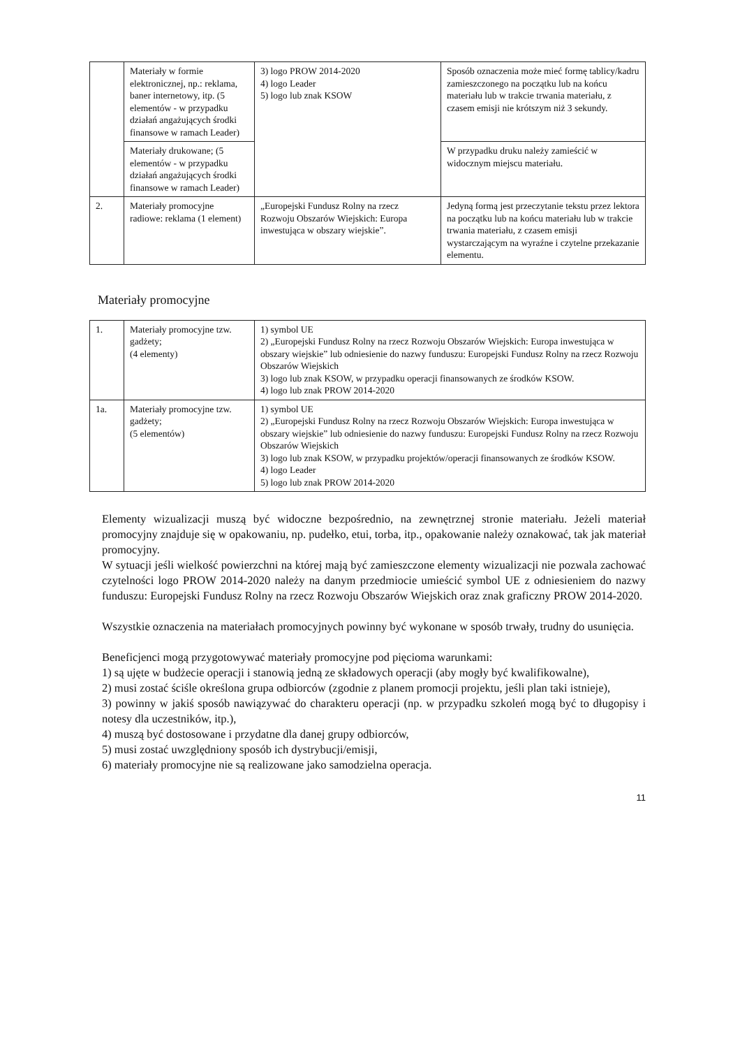| | Materiały w formie elektronicznej, np.: reklama, baner internetowy, itp. (5 elementów - w przypadku działań angażujących środki finansowe w ramach Leader) | 3) logo PROW 2014-2020 4) logo Leader 5) logo lub znak KSOW | Sposób oznaczenia może mieć formę tablicy/kadru zamieszczonego na początku lub na końcu materiału lub w trakcie trwania materiału, z czasem emisji nie krótszym niż 3 sekundy. |
| | Materiały drukowane; (5 elementów - w przypadku działań angażujących środki finansowe w ramach Leader) | | W przypadku druku należy zamieścić w widocznym miejscu materiału. |
| 2. | Materiały promocyjne radiowe: reklama (1 element) | „Europejski Fundusz Rolny na rzecz Rozwoju Obszarów Wiejskich: Europa inwestująca w obszary wiejskie”. | Jedyną formą jest przeczytanie tekstu przez lektora na początku lub na końcu materiału lub w trakcie trwania materiału, z czasem emisji wystarczającym na wyraźne i czytelne przekazanie elementu. |
Materiały promocyjne
| 1. | Materiały promocyjne tzw. gadżety; (4 elementy) | 1) symbol UE 2) „Europejski Fundusz Rolny na rzecz Rozwoju Obszarów Wiejskich: Europa inwestująca w obszary wiejskie” lub odniesienie do nazwy funduszu: Europejski Fundusz Rolny na rzecz Rozwoju Obszarów Wiejskich 3) logo lub znak KSOW, w przypadku operacji finansowanych ze środków KSOW. 4) logo lub znak PROW 2014-2020 |
| 1a. | Materiały promocyjne tzw. gadżety; (5 elementów) | 1) symbol UE 2) „Europejski Fundusz Rolny na rzecz Rozwoju Obszarów Wiejskich: Europa inwestująca w obszary wiejskie” lub odniesienie do nazwy funduszu: Europejski Fundusz Rolny na rzecz Rozwoju Obszarów Wiejskich 3) logo lub znak KSOW, w przypadku projektów/operacji finansowanych ze środków KSOW. 4) logo Leader 5) logo lub znak PROW 2014-2020 |
Elementy wizualizacji muszą być widoczne bezpośrednio, na zewnętrznej stronie materiału. Jeżeli materiał promocyjny znajduje się w opakowaniu, np. pudełko, etui, torba, itp., opakowanie należy oznakować, tak jak materiał promocyjny.
W sytuacji jeśli wielkość powierzchni na której mają być zamieszczone elementy wizualizacji nie pozwala zachować czytelności logo PROW 2014-2020 należy na danym przedmiocie umieścić symbol UE z odniesieniem do nazwy funduszu: Europejski Fundusz Rolny na rzecz Rozwoju Obszarów Wiejskich oraz znak graficzny PROW 2014-2020.
Wszystkie oznaczenia na materiałach promocyjnych powinny być wykonane w sposób trwały, trudny do usunięcia.
Beneficjenci mogą przygotowywać materiały promocyjne pod pięcioma warunkami:
1) są ujęte w budżecie operacji i stanowią jedną ze składowych operacji (aby mogły być kwalifikowalne),
2) musi zostać ściśle określona grupa odbiorców (zgodnie z planem promocji projektu, jeśli plan taki istnieje),
3) powinny w jakiś sposób nawiązywać do charakteru operacji (np. w przypadku szkoleń mogą być to długopisy i notesy dla uczestników, itp.),
4) muszą być dostosowane i przydatne dla danej grupy odbiorców,
5) musi zostać uwzględniony sposób ich dystrybucji/emisji,
6) materiały promocyjne nie są realizowane jako samodzielna operacja.
11